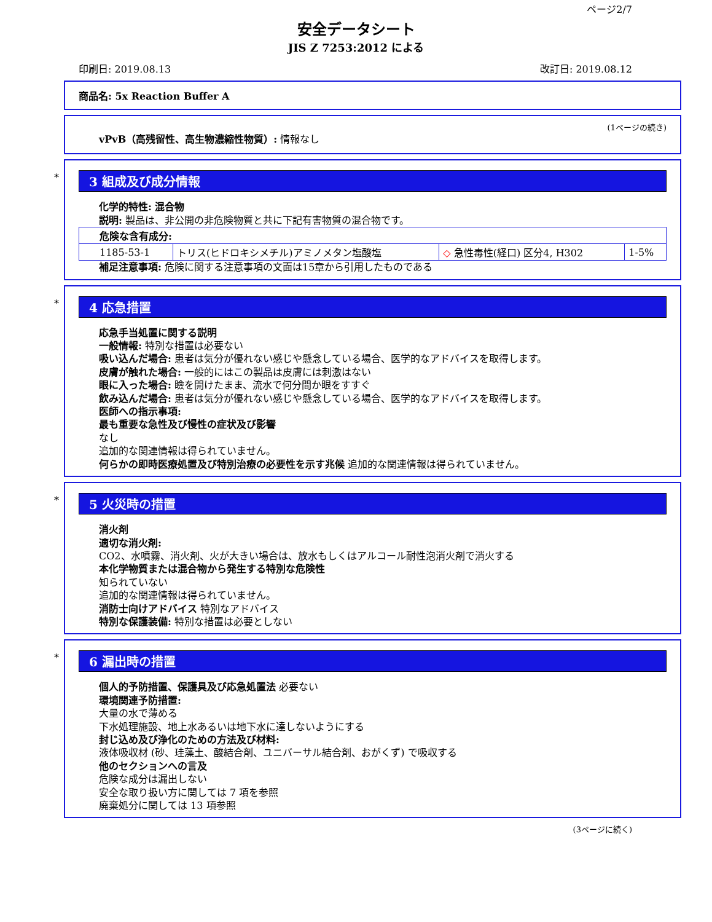ページ2/7
安全データシート
JIS Z 7253:2012 による
印刷日: 2019.08.13 改訂日: 2019.08.12
商品名: 5x Reaction Buffer A
(1ページの続き)
vPvB（高残留性、高生物濃縮性物質）: 情報なし
*
3 組成及び成分情報
化学的特性: 混合物
説明: 製品は、非公開の非危険物質と共に下記有害物質の混合物です。
| 危険な含有成分: | | | |
| 1185-53-1 | トリス(ヒドロキシメチル)アミノメタン塩酸塩 | ◇ 急性毒性(経口) 区分4, H302 | 1-5% |
補足注意事項: 危険に関する注意事項の文面は15章から引用したものである
*
4 応急措置
応急手当処置に関する説明
一般情報: 特別な措置は必要ない
吸い込んだ場合: 患者は気分が優れない感じや懸念している場合、医学的なアドバイスを取得します。
皮膚が触れた場合: 一般的にはこの製品は皮膚には刺激はない
眼に入った場合: 瞼を開けたまま、流水で何分間か眼をすすぐ
飲み込んだ場合: 患者は気分が優れない感じや懸念している場合、医学的なアドバイスを取得します。
医師への指示事項:
最も重要な急性及び慢性の症状及び影響
なし
追加的な関連情報は得られていません。
何らかの即時医療処置及び特別治療の必要性を示す兆候 追加的な関連情報は得られていません。
*
5 火災時の措置
消火剤
適切な消火剤:
CO2、水噴霧、消火剤、火が大きい場合は、放水もしくはアルコール耐性泡消火剤で消火する
本化学物質または混合物から発生する特別な危険性
知られていない
追加的な関連情報は得られていません。
消防士向けアドバイス 特別なアドバイス
特別な保護装備: 特別な措置は必要としない
*
6 漏出時の措置
個人的予防措置、保護具及び応急処置法 必要ない
環境関連予防措置:
大量の水で薄める
下水処理施設、地上水あるいは地下水に達しないようにする
封じ込め及び浄化のための方法及び材料:
液体吸収材 (砂、珪藻土、酸結合剤、ユニバーサル結合剤、おがくず) で吸収する
他のセクションへの言及
危険な成分は漏出しない
安全な取り扱い方に関しては 7 項を参照
廃棄処分に関しては 13 項参照
(3ページに続く)